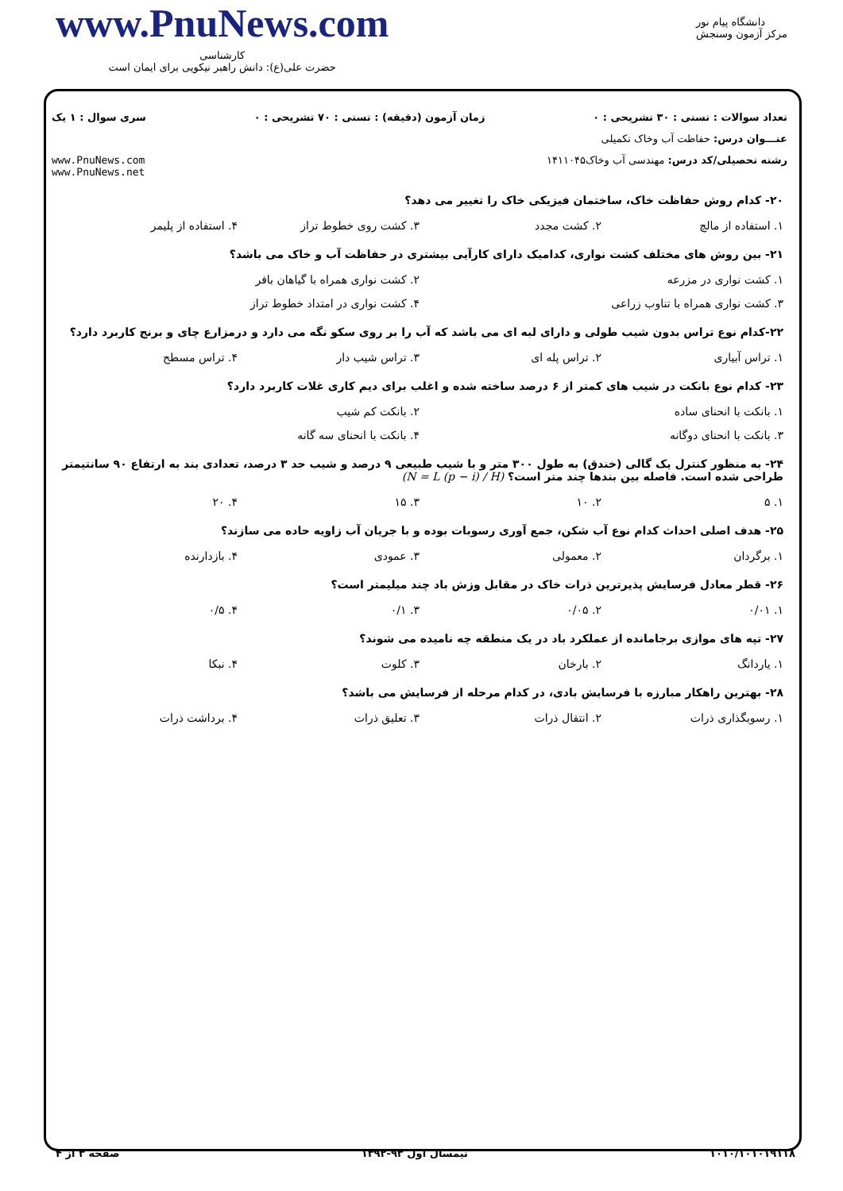www.PnuNews.com
کارشناسی
حضرت علی(ع): دانش راهبر نیکویی برای ایمان است
دانشگاه پیام نور
مرکز آزمون وسنجش
تعداد سوالات : تستی : ۳۰ تشریحی : ۰ زمان آزمون (دقیقه) : تستی : ۷۰ تشریحی : ۰ سری سوال : ۱ یک
عنـــوان درس: حفاظت آب وخاک تکمیلی
رشته تحصیلی/کد درس: مهندسی آب وخاک۱۴۱۱۰۴۵ www.PnuNews.com
www.PnuNews.net
۲۰- کدام روش حفاظت خاک، ساختمان فیزیکی خاک را تغییر می دهد؟
۱. استفاده از مالچ ۲. کشت مجدد ۳. کشت روی خطوط تراز ۴. استفاده از پلیمر
۲۱- بین روش های مختلف کشت نواری، کدامیک دارای کارآیی بیشتری در حفاظت آب و خاک می باشد؟
۱. کشت نواری در مزرعه ۲. کشت نواری همراه با گیاهان بافر ۳. کشت نواری همراه با تناوب زراعی ۴. کشت نواری در امتداد خطوط تراز
۲۲-کدام نوع تراس بدون شیب طولی و دارای لبه ای می باشد که آب را بر روی سکو نگه می دارد و درمزارع چای و برنج کاربرد دارد؟
۱. تراس آبیاری ۲. تراس پله ای ۳. تراس شیب دار ۴. تراس مسطح
۲۳- کدام نوع بانکت در شیب های کمتر از ۶ درصد ساخته شده و اغلب برای دیم کاری غلات کاربرد دارد؟
۱. بانکت با انحنای ساده ۲. بانکت کم شیب ۳. بانکت با انحنای دوگانه ۴. بانکت با انحنای سه گانه
۲۴- به منظور کنترل یک گالی (خندق) به طول ۳۰۰ متر و با شیب طبیعی ۹ درصد و شیب حد ۳ درصد، تعدادی بند به ارتفاع ۹۰ سانتیمتر طراحی شده است. فاصله بین بندها چند متر است؟ (N = L (p − i) / H)
۱. ۵ ۲. ۱۰ ۳. ۱۵ ۴. ۲۰
۲۵- هدف اصلی احداث کدام نوع آب شکن، جمع آوری رسوبات بوده و با جریان آب زاویه حاده می سازند؟
۱. برگردان ۲. معمولی ۳. عمودی ۴. بازدارنده
۲۶- قطر معادل فرسایش پذیرترین ذرات خاک در مقابل وزش باد چند میلیمتر است؟
۱. ۰/۰۱ ۲. ۰/۰۵ ۳. ۰/۱ ۴. ۰/۵
۲۷- تپه های موازی برجامانده از عملکرد باد در یک منطقه چه نامیده می شوند؟
۱. یاردانگ ۲. بارخان ۳. کلوت ۴. نبکا
۲۸- بهترین راهکار مبارزه با فرسایش بادی، در کدام مرحله از فرسایش می باشد؟
۱. رسوبگذاری ذرات ۲. انتقال ذرات ۳. تعلیق ذرات ۴. برداشت ذرات
۱۰۱۰/۱۰۱۰۱۹۱۱۸ نیمسال اول ۹۳-۱۳۹۲ صفحه ۳ از ۴